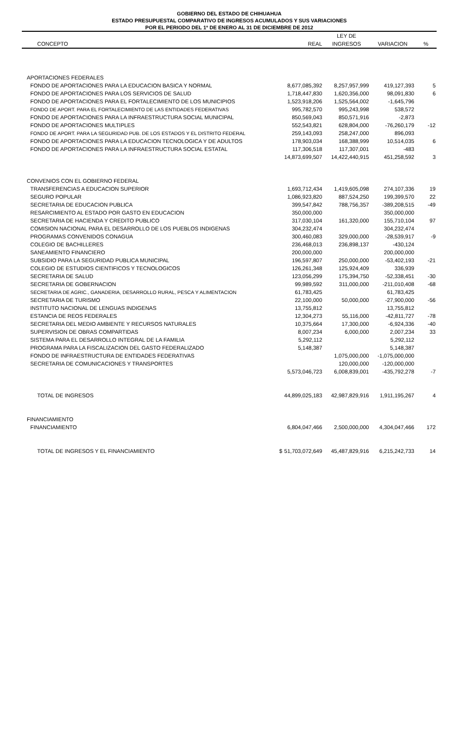GOBIERNO DEL ESTADO DE CHIHUAHUA
ESTADO PRESUPUESTAL COMPARATIVO DE INGRESOS ACUMULADOS Y SUS VARIACIONES
POR EL PERIODO DEL 1º DE ENERO AL 31 DE DICIEMBRE DE 2012
| | | | LEY DE | | |
| --- | --- | --- | --- | --- | --- |
| CONCEPTO | | REAL | INGRESOS | VARIACION | % |
| APORTACIONES FEDERALES | | | | | |
| FONDO DE APORTACIONES PARA LA EDUCACION BASICA Y NORMAL | | 8,677,085,392 | 8,257,957,999 | 419,127,393 | 5 |
| FONDO DE APORTACIONES PARA LOS SERVICIOS DE SALUD | | 1,718,447,830 | 1,620,356,000 | 98,091,830 | 6 |
| FONDO DE APORTACIONES PARA EL FORTALECIMIENTO DE LOS MUNICIPIOS | | 1,523,918,206 | 1,525,564,002 | -1,645,796 | |
| FONDO DE APORT. PARA EL FORTALECIMIENTO DE LAS ENTIDADES FEDERATIVAS | | 995,782,570 | 995,243,998 | 538,572 | |
| FONDO DE APORTACIONES PARA LA INFRAESTRUCTURA SOCIAL MUNICIPAL | | 850,569,043 | 850,571,916 | -2,873 | |
| FONDO DE APORTACIONES MULTIPLES | | 552,543,821 | 628,804,000 | -76,260,179 | -12 |
| FONDO DE APORT. PARA LA SEGURIDAD PUB. DE LOS ESTADOS Y EL DISTRITO FEDERAL | | 259,143,093 | 258,247,000 | 896,093 | |
| FONDO DE APORTACIONES PARA LA EDUCACION TECNOLOGICA Y DE ADULTOS | | 178,903,034 | 168,388,999 | 10,514,035 | 6 |
| FONDO DE APORTACIONES PARA LA INFRAESTRUCTURA SOCIAL ESTATAL | | 117,306,518 | 117,307,001 | -483 | |
| | | 14,873,699,507 | 14,422,440,915 | 451,258,592 | 3 |
| CONVENIOS CON EL GOBIERNO FEDERAL | | | | | |
| TRANSFERENCIAS A EDUCACION SUPERIOR | | 1,693,712,434 | 1,419,605,098 | 274,107,336 | 19 |
| SEGURO POPULAR | | 1,086,923,820 | 887,524,250 | 199,399,570 | 22 |
| SECRETARIA DE EDUCACION PUBLICA | | 399,547,842 | 788,756,357 | -389,208,515 | -49 |
| RESARCIMIENTO AL ESTADO POR GASTO EN EDUCACION | | 350,000,000 | | 350,000,000 | |
| SECRETARIA DE HACIENDA Y CREDITO PUBLICO | | 317,030,104 | 161,320,000 | 155,710,104 | 97 |
| COMISION NACIONAL PARA EL DESARROLLO DE LOS PUEBLOS INDIGENAS | | 304,232,474 | | 304,232,474 | |
| PROGRAMAS CONVENIDOS CONAGUA | | 300,460,083 | 329,000,000 | -28,539,917 | -9 |
| COLEGIO DE BACHILLERES | | 236,468,013 | 236,898,137 | -430,124 | |
| SANEAMIENTO FINANCIERO | | 200,000,000 | | 200,000,000 | |
| SUBSIDIO PARA LA SEGURIDAD PUBLICA MUNICIPAL | | 196,597,807 | 250,000,000 | -53,402,193 | -21 |
| COLEGIO DE ESTUDIOS CIENTIFICOS Y TECNOLOGICOS | | 126,261,348 | 125,924,409 | 336,939 | |
| SECRETARIA DE SALUD | | 123,056,299 | 175,394,750 | -52,338,451 | -30 |
| SECRETARIA DE GOBERNACION | | 99,989,592 | 311,000,000 | -211,010,408 | -68 |
| SECRETARIA DE AGRIC., GANADERIA, DESARROLLO RURAL, PESCA Y ALIMENTACION | | 61,783,425 | | 61,783,425 | |
| SECRETARIA DE TURISMO | | 22,100,000 | 50,000,000 | -27,900,000 | -56 |
| INSTITUTO NACIONAL DE LENGUAS INDIGENAS | | 13,755,812 | | 13,755,812 | |
| ESTANCIA DE REOS FEDERALES | | 12,304,273 | 55,116,000 | -42,811,727 | -78 |
| SECRETARIA DEL MEDIO AMBIENTE Y RECURSOS NATURALES | | 10,375,664 | 17,300,000 | -6,924,336 | -40 |
| SUPERVISION DE OBRAS COMPARTIDAS | | 8,007,234 | 6,000,000 | 2,007,234 | 33 |
| SISTEMA PARA EL DESARROLLO INTEGRAL DE LA FAMILIA | | 5,292,112 | | 5,292,112 | |
| PROGRAMA PARA LA FISCALIZACION DEL GASTO FEDERALIZADO | | 5,148,387 | | 5,148,387 | |
| FONDO DE INFRAESTRUCTURA DE ENTIDADES FEDERATIVAS | | | 1,075,000,000 | -1,075,000,000 | |
| SECRETARIA DE COMUNICACIONES Y TRANSPORTES | | | 120,000,000 | -120,000,000 | |
| | | 5,573,046,723 | 6,008,839,001 | -435,792,278 | -7 |
| TOTAL DE INGRESOS | | 44,899,025,183 | 42,987,829,916 | 1,911,195,267 | 4 |
| FINANCIAMIENTO | | | | | |
| FINANCIAMIENTO | | 6,804,047,466 | 2,500,000,000 | 4,304,047,466 | 172 |
| TOTAL DE INGRESOS Y EL FINANCIAMIENTO | $ | 51,703,072,649 | 45,487,829,916 | 6,215,242,733 | 14 |